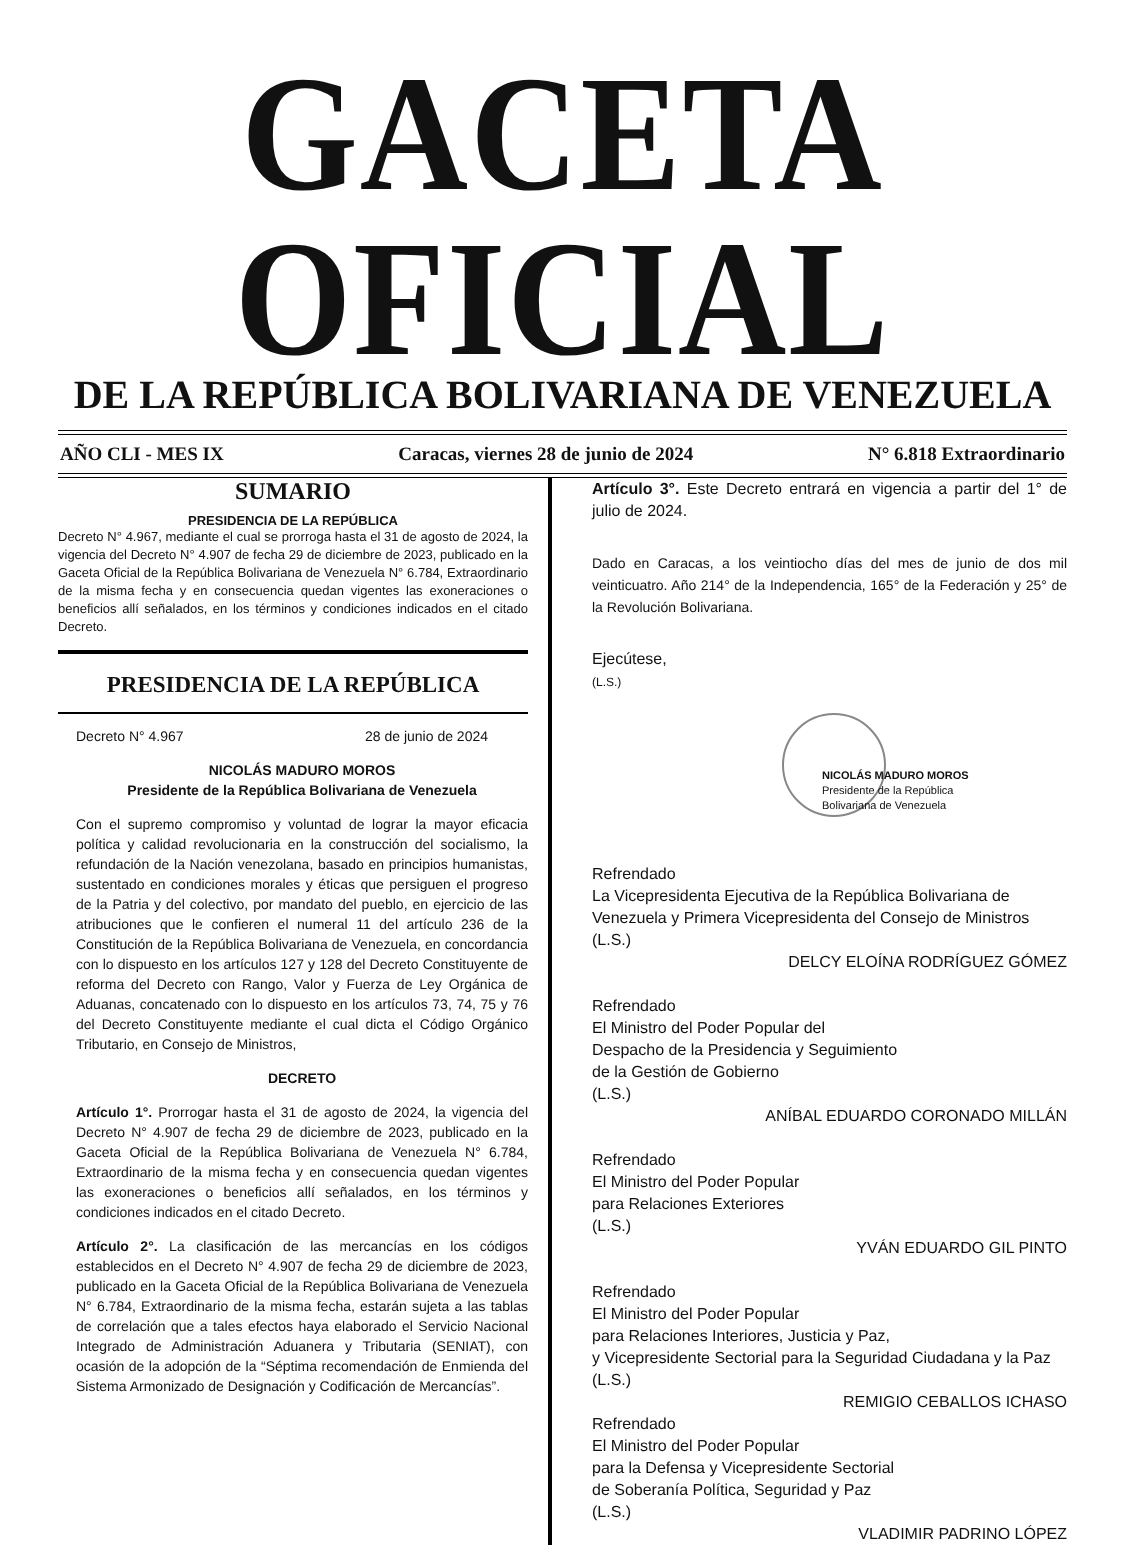GACETA OFICIAL
DE LA REPÚBLICA BOLIVARIANA DE VENEZUELA
AÑO CLI - MES IX Caracas, viernes 28 de junio de 2024 N° 6.818 Extraordinario
SUMARIO
PRESIDENCIA DE LA REPÚBLICA
Decreto N° 4.967, mediante el cual se prorroga hasta el 31 de agosto de 2024, la vigencia del Decreto N° 4.907 de fecha 29 de diciembre de 2023, publicado en la Gaceta Oficial de la República Bolivariana de Venezuela N° 6.784, Extraordinario de la misma fecha y en consecuencia quedan vigentes las exoneraciones o beneficios allí señalados, en los términos y condiciones indicados en el citado Decreto.
PRESIDENCIA DE LA REPÚBLICA
Decreto N° 4.967 28 de junio de 2024
NICOLÁS MADURO MOROS
Presidente de la República Bolivariana de Venezuela
Con el supremo compromiso y voluntad de lograr la mayor eficacia política y calidad revolucionaria en la construcción del socialismo, la refundación de la Nación venezolana, basado en principios humanistas, sustentado en condiciones morales y éticas que persiguen el progreso de la Patria y del colectivo, por mandato del pueblo, en ejercicio de las atribuciones que le confieren el numeral 11 del artículo 236 de la Constitución de la República Bolivariana de Venezuela, en concordancia con lo dispuesto en los artículos 127 y 128 del Decreto Constituyente de reforma del Decreto con Rango, Valor y Fuerza de Ley Orgánica de Aduanas, concatenado con lo dispuesto en los artículos 73, 74, 75 y 76 del Decreto Constituyente mediante el cual dicta el Código Orgánico Tributario, en Consejo de Ministros,
DECRETO
Artículo 1°. Prorrogar hasta el 31 de agosto de 2024, la vigencia del Decreto N° 4.907 de fecha 29 de diciembre de 2023, publicado en la Gaceta Oficial de la República Bolivariana de Venezuela N° 6.784, Extraordinario de la misma fecha y en consecuencia quedan vigentes las exoneraciones o beneficios allí señalados, en los términos y condiciones indicados en el citado Decreto.
Artículo 2°. La clasificación de las mercancías en los códigos establecidos en el Decreto N° 4.907 de fecha 29 de diciembre de 2023, publicado en la Gaceta Oficial de la República Bolivariana de Venezuela N° 6.784, Extraordinario de la misma fecha, estarán sujeta a las tablas de correlación que a tales efectos haya elaborado el Servicio Nacional Integrado de Administración Aduanera y Tributaria (SENIAT), con ocasión de la adopción de la “Séptima recomendación de Enmienda del Sistema Armonizado de Designación y Codificación de Mercancías”.
Artículo 3°. Este Decreto entrará en vigencia a partir del 1° de julio de 2024.
Dado en Caracas, a los veintiocho días del mes de junio de dos mil veinticuatro. Año 214° de la Independencia, 165° de la Federación y 25° de la Revolución Bolivariana.
Ejecútese,
(L.S.)
NICOLÁS MADURO MOROS
Presidente de la República
Bolivariana de Venezuela
Refrendado
La Vicepresidenta Ejecutiva de la República Bolivariana de Venezuela y Primera Vicepresidenta del Consejo de Ministros
(L.S.)
DELCY ELOÍNA RODRÍGUEZ GÓMEZ
Refrendado
El Ministro del Poder Popular del
Despacho de la Presidencia y Seguimiento
de la Gestión de Gobierno
(L.S.)
ANÍBAL EDUARDO CORONADO MILLÁN
Refrendado
El Ministro del Poder Popular
para Relaciones Exteriores
(L.S.)
YVÁN EDUARDO GIL PINTO
Refrendado
El Ministro del Poder Popular
para Relaciones Interiores, Justicia y Paz,
y Vicepresidente Sectorial para la Seguridad Ciudadana y la Paz
(L.S.)
REMIGIO CEBALLOS ICHASO
Refrendado
El Ministro del Poder Popular
para la Defensa y Vicepresidente Sectorial
de Soberanía Política, Seguridad y Paz
(L.S.)
VLADIMIR PADRINO LÓPEZ